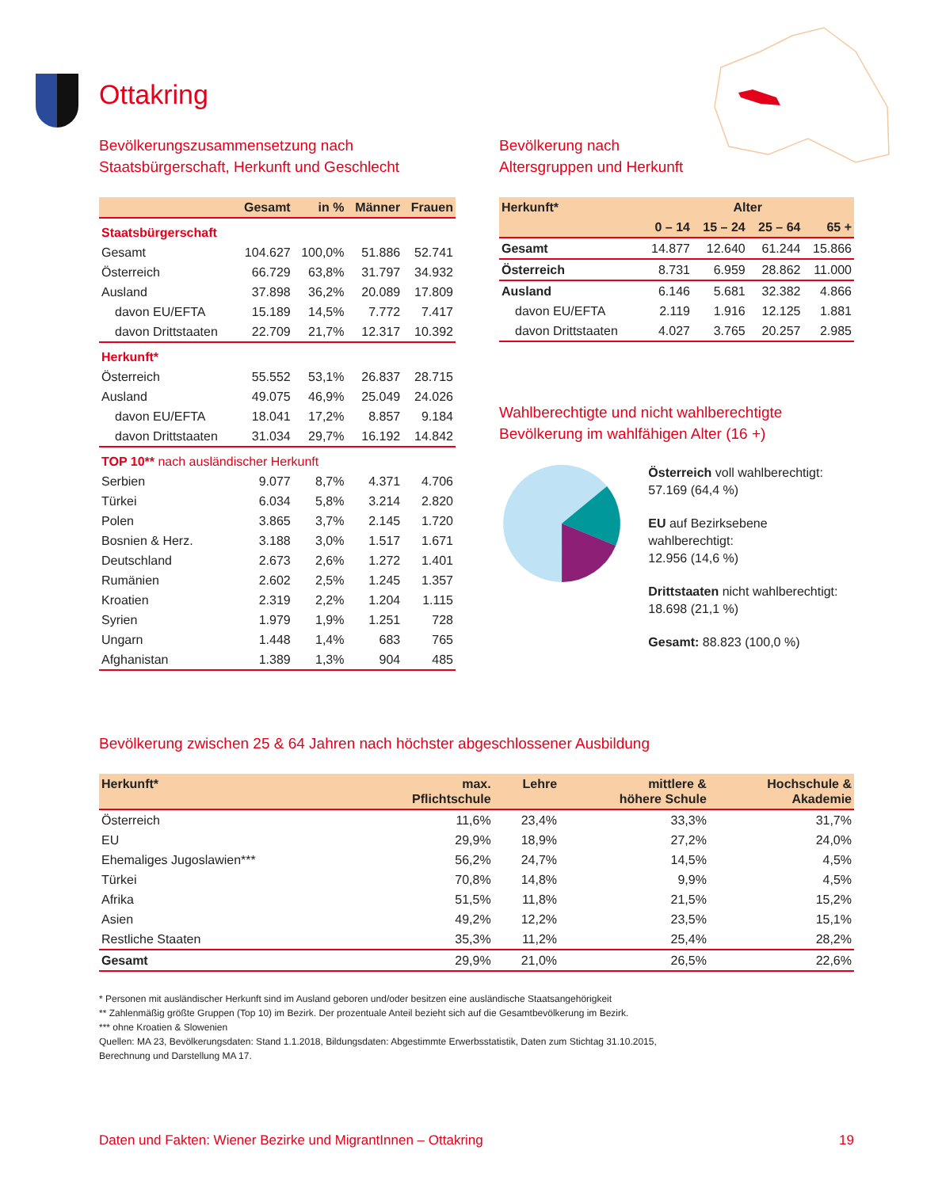Ottakring
Bevölkerungszusammensetzung nach
Staatsbürgerschaft, Herkunft und Geschlecht
| | Gesamt | in % | Männer | Frauen |
| --- | --- | --- | --- | --- |
| Staatsbürgerschaft | | | | |
| Gesamt | 104.627 | 100,0% | 51.886 | 52.741 |
| Österreich | 66.729 | 63,8% | 31.797 | 34.932 |
| Ausland | 37.898 | 36,2% | 20.089 | 17.809 |
| davon EU/EFTA | 15.189 | 14,5% | 7.772 | 7.417 |
| davon Drittstaaten | 22.709 | 21,7% | 12.317 | 10.392 |
| Herkunft* | | | | |
| Österreich | 55.552 | 53,1% | 26.837 | 28.715 |
| Ausland | 49.075 | 46,9% | 25.049 | 24.026 |
| davon EU/EFTA | 18.041 | 17,2% | 8.857 | 9.184 |
| davon Drittstaaten | 31.034 | 29,7% | 16.192 | 14.842 |
| TOP 10** nach ausländischer Herkunft | | | | |
| Serbien | 9.077 | 8,7% | 4.371 | 4.706 |
| Türkei | 6.034 | 5,8% | 3.214 | 2.820 |
| Polen | 3.865 | 3,7% | 2.145 | 1.720 |
| Bosnien & Herz. | 3.188 | 3,0% | 1.517 | 1.671 |
| Deutschland | 2.673 | 2,6% | 1.272 | 1.401 |
| Rumänien | 2.602 | 2,5% | 1.245 | 1.357 |
| Kroatien | 2.319 | 2,2% | 1.204 | 1.115 |
| Syrien | 1.979 | 1,9% | 1.251 | 728 |
| Ungarn | 1.448 | 1,4% | 683 | 765 |
| Afghanistan | 1.389 | 1,3% | 904 | 485 |
Bevölkerung nach
Altersgruppen und Herkunft
| Herkunft* | Alter | | | |
| --- | --- | --- | --- | --- |
| | 0 – 14 | 15 – 24 | 25 – 64 | 65 + |
| Gesamt | 14.877 | 12.640 | 61.244 | 15.866 |
| Österreich | 8.731 | 6.959 | 28.862 | 11.000 |
| Ausland | 6.146 | 5.681 | 32.382 | 4.866 |
| davon EU/EFTA | 2.119 | 1.916 | 12.125 | 1.881 |
| davon Drittstaaten | 4.027 | 3.765 | 20.257 | 2.985 |
Wahlberechtigte und nicht wahlberechtigte
Bevölkerung im wahlfähigen Alter (16 +)
Österreich voll wahlberechtigt:
57.169 (64,4 %)
EU auf Bezirksebene wahlberechtigt:
12.956 (14,6 %)
Drittstaaten nicht wahlberechtigt:
18.698 (21,1 %)
Gesamt: 88.823 (100,0 %)
Bevölkerung zwischen 25 & 64 Jahren nach höchster abgeschlossener Ausbildung
| Herkunft* | max. Pflichtschule | Lehre | mittlere & höhere Schule | Hochschule & Akademie |
| --- | --- | --- | --- | --- |
| Österreich | 11,6% | 23,4% | 33,3% | 31,7% |
| EU | 29,9% | 18,9% | 27,2% | 24,0% |
| Ehemaliges Jugoslawien*** | 56,2% | 24,7% | 14,5% | 4,5% |
| Türkei | 70,8% | 14,8% | 9,9% | 4,5% |
| Afrika | 51,5% | 11,8% | 21,5% | 15,2% |
| Asien | 49,2% | 12,2% | 23,5% | 15,1% |
| Restliche Staaten | 35,3% | 11,2% | 25,4% | 28,2% |
| Gesamt | 29,9% | 21,0% | 26,5% | 22,6% |
* Personen mit ausländischer Herkunft sind im Ausland geboren und/oder besitzen eine ausländische Staatsangehörigkeit
** Zahlenmäßig größte Gruppen (Top 10) im Bezirk. Der prozentuale Anteil bezieht sich auf die Gesamtbevölkerung im Bezirk.
*** ohne Kroatien & Slowenien
Quellen: MA 23, Bevölkerungsdaten: Stand 1.1.2018, Bildungsdaten: Abgestimmte Erwerbsstatistik, Daten zum Stichtag 31.10.2015,
Berechnung und Darstellung MA 17.
Daten und Fakten: Wiener Bezirke und MigrantInnen – Ottakring 19